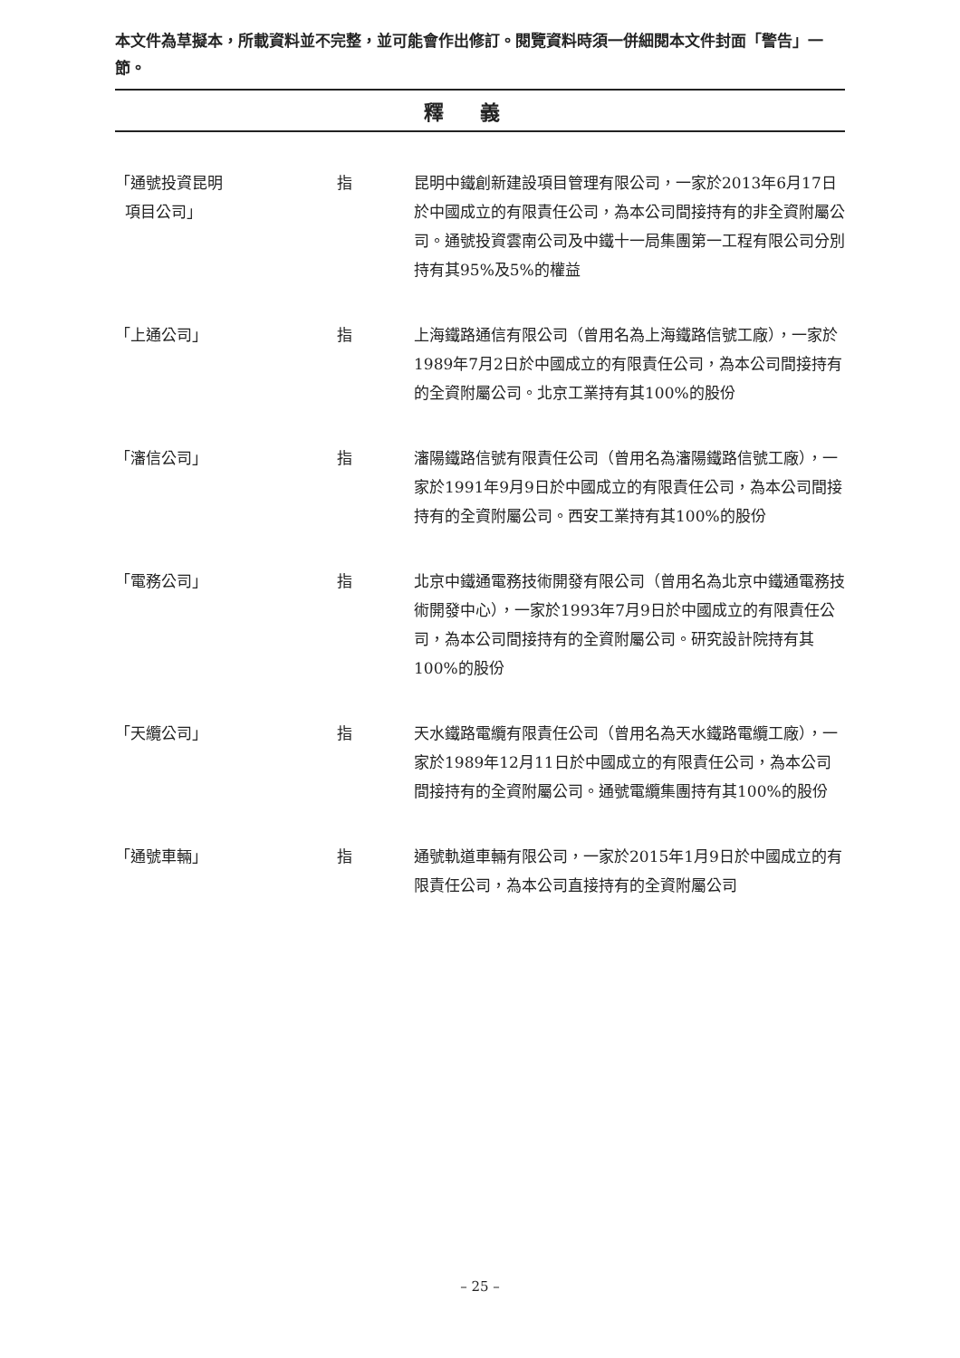本文件為草擬本，所載資料並不完整，並可能會作出修訂。閱覽資料時須一併細閱本文件封面「警告」一節。
釋義
| 「通號投資昆明 項目公司」 | 指 | 昆明中鐵創新建設項目管理有限公司，一家於2013年6月17日於中國成立的有限責任公司，為本公司間接持有的非全資附屬公司。通號投資雲南公司及中鐵十一局集團第一工程有限公司分別持有其95%及5%的權益 |
| 「上通公司」 | 指 | 上海鐵路通信有限公司（曾用名為上海鐵路信號工廠），一家於1989年7月2日於中國成立的有限責任公司，為本公司間接持有的全資附屬公司。北京工業持有其100%的股份 |
| 「瀋信公司」 | 指 | 瀋陽鐵路信號有限責任公司（曾用名為瀋陽鐵路信號工廠），一家於1991年9月9日於中國成立的有限責任公司，為本公司間接持有的全資附屬公司。西安工業持有其100%的股份 |
| 「電務公司」 | 指 | 北京中鐵通電務技術開發有限公司（曾用名為北京中鐵通電務技術開發中心），一家於1993年7月9日於中國成立的有限責任公司，為本公司間接持有的全資附屬公司。研究設計院持有其100%的股份 |
| 「天纜公司」 | 指 | 天水鐵路電纜有限責任公司（曾用名為天水鐵路電纜工廠），一家於1989年12月11日於中國成立的有限責任公司，為本公司間接持有的全資附屬公司。通號電纜集團持有其100%的股份 |
| 「通號車輛」 | 指 | 通號軌道車輛有限公司，一家於2015年1月9日於中國成立的有限責任公司，為本公司直接持有的全資附屬公司 |
– 25 –